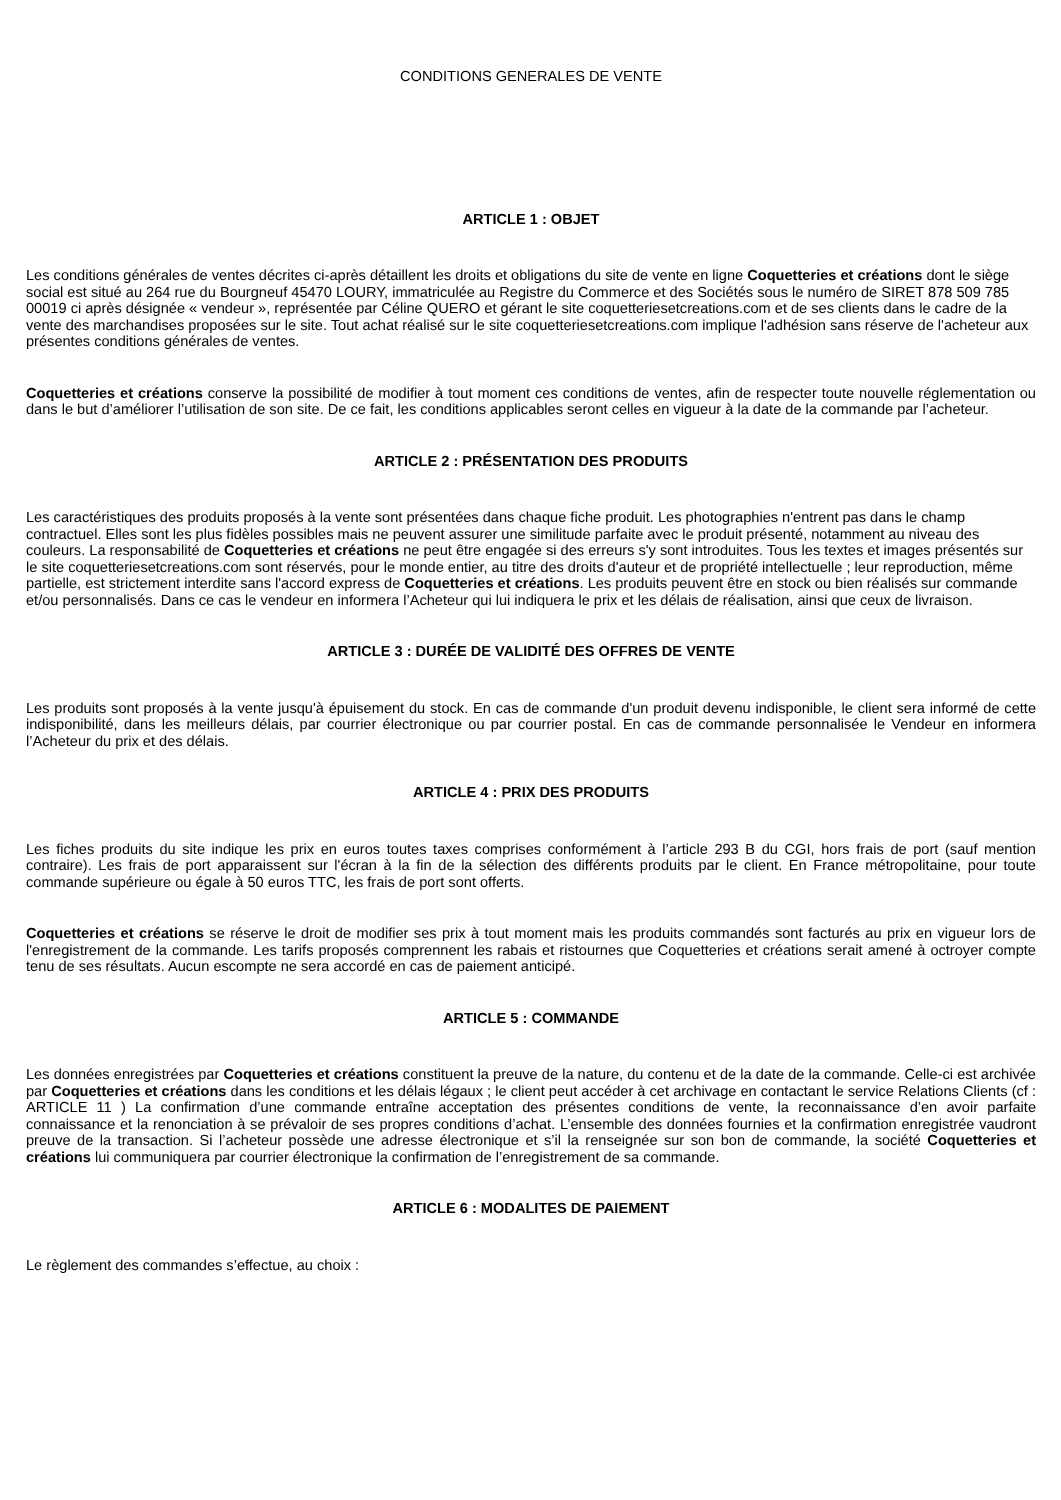CONDITIONS GENERALES DE VENTE
ARTICLE 1 : OBJET
Les conditions générales de ventes décrites ci-après détaillent les droits et obligations du site de vente en ligne Coquetteries et créations dont le siège social est situé au 264 rue du Bourgneuf 45470 LOURY, immatriculée au Registre du Commerce et des Sociétés sous le numéro de SIRET 878 509 785 00019 ci après désignée « vendeur », représentée par Céline QUERO et gérant le site coquetteriesetcreations.com et de ses clients dans le cadre de la vente des marchandises proposées sur le site. Tout achat réalisé sur le site coquetteriesetcreations.com implique l'adhésion sans réserve de l'acheteur aux présentes conditions générales de ventes.
Coquetteries et créations conserve la possibilité de modifier à tout moment ces conditions de ventes, afin de respecter toute nouvelle réglementation ou dans le but d’améliorer l’utilisation de son site. De ce fait, les conditions applicables seront celles en vigueur à la date de la commande par l’acheteur.
ARTICLE 2 : PRÉSENTATION DES PRODUITS
Les caractéristiques des produits proposés à la vente sont présentées dans chaque fiche produit. Les photographies n'entrent pas dans le champ contractuel. Elles sont les plus fidèles possibles mais ne peuvent assurer une similitude parfaite avec le produit présenté, notamment au niveau des couleurs. La responsabilité de Coquetteries et créations ne peut être engagée si des erreurs s'y sont introduites. Tous les textes et images présentés sur le site coquetteriesetcreations.com sont réservés, pour le monde entier, au titre des droits d'auteur et de propriété intellectuelle ; leur reproduction, même partielle, est strictement interdite sans l'accord express de Coquetteries et créations. Les produits peuvent être en stock ou bien réalisés sur commande et/ou personnalisés. Dans ce cas le vendeur en informera l’Acheteur qui lui indiquera le prix et les délais de réalisation, ainsi que ceux de livraison.
ARTICLE 3 : DURÉE DE VALIDITÉ DES OFFRES DE VENTE
Les produits sont proposés à la vente jusqu'à épuisement du stock. En cas de commande d'un produit devenu indisponible, le client sera informé de cette indisponibilité, dans les meilleurs délais, par courrier électronique ou par courrier postal. En cas de commande personnalisée le Vendeur en informera l’Acheteur du prix et des délais.
ARTICLE 4 : PRIX DES PRODUITS
Les fiches produits du site indique les prix en euros toutes taxes comprises conformément à l’article 293 B du CGI, hors frais de port (sauf mention contraire). Les frais de port apparaissent sur l'écran à la fin de la sélection des différents produits par le client. En France métropolitaine, pour toute commande supérieure ou égale à 50 euros TTC, les frais de port sont offerts.
Coquetteries et créations se réserve le droit de modifier ses prix à tout moment mais les produits commandés sont facturés au prix en vigueur lors de l'enregistrement de la commande. Les tarifs proposés comprennent les rabais et ristournes que Coquetteries et créations serait amené à octroyer compte tenu de ses résultats. Aucun escompte ne sera accordé en cas de paiement anticipé.
ARTICLE 5 : COMMANDE
Les données enregistrées par Coquetteries et créations constituent la preuve de la nature, du contenu et de la date de la commande. Celle-ci est archivée par Coquetteries et créations dans les conditions et les délais légaux ; le client peut accéder à cet archivage en contactant le service Relations Clients (cf : ARTICLE 11 ) La confirmation d’une commande entraîne acceptation des présentes conditions de vente, la reconnaissance d’en avoir parfaite connaissance et la renonciation à se prévaloir de ses propres conditions d’achat. L’ensemble des données fournies et la confirmation enregistrée vaudront preuve de la transaction. Si l’acheteur possède une adresse électronique et s’il la renseignée sur son bon de commande, la société Coquetteries et créations lui communiquera par courrier électronique la confirmation de l’enregistrement de sa commande.
ARTICLE 6 : MODALITES DE PAIEMENT
Le règlement des commandes s’effectue, au choix :